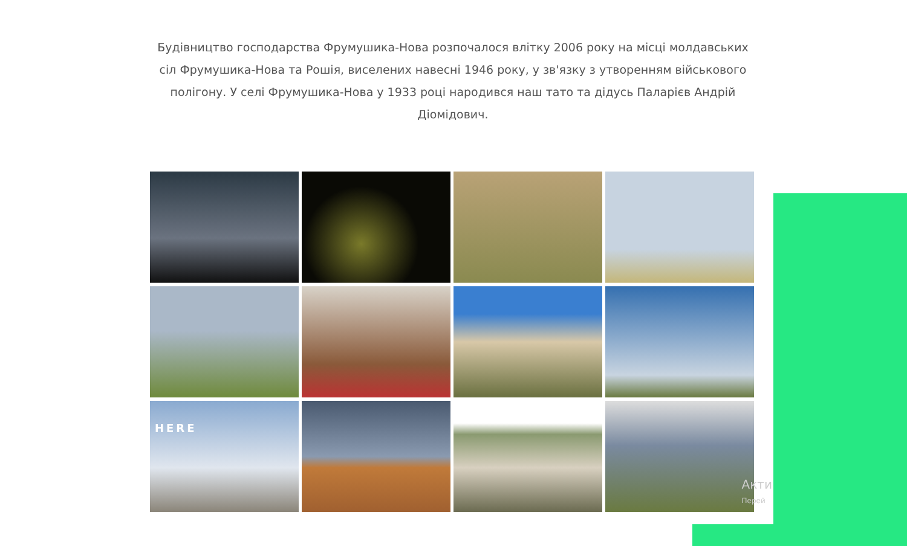Будівництво господарства Фрумушика-Нова розпочалося влітку 2006 року на місці молдавських сіл Фрумушика-Нова та Рошія, виселених навесні 1946 року, у зв'язку з утворенням військового полігону. У селі Фрумушика-Нова у 1933 році народився наш тато та дідусь Паларієв Андрій Діомідович.
HERE
Акти
Перей